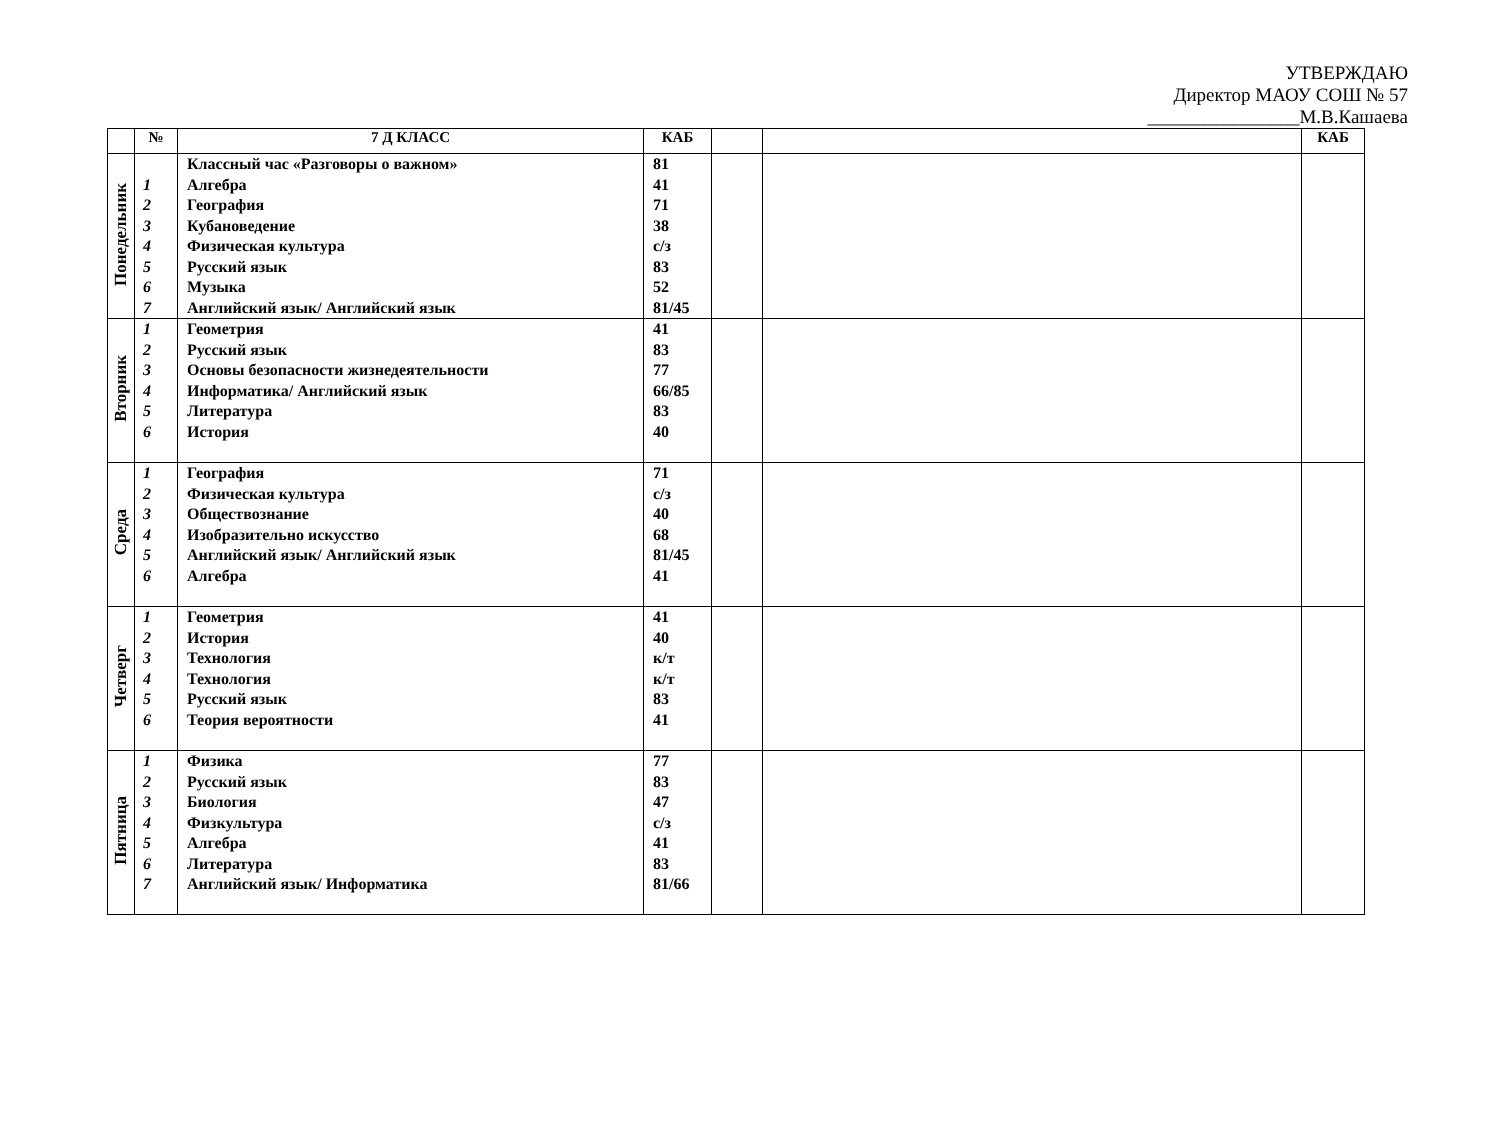УТВЕРЖДАЮ
Директор МАОУ СОШ № 57
________________М.В.Кашаева
| | № | 7 Д КЛАСС | КАБ | | | КАБ |
| --- | --- | --- | --- | --- | --- | --- |
| Понедельник | 1 2 3 4 5 6 7 | Классный час «Разговоры о важном» Алгебра География Кубановедение Физическая культура Русский язык Музыка Английский язык/ Английский язык | 81 41 71 38 с/з 83 52 81/45 | | | |
| Вторник | 1 2 3 4 5 6 | Геометрия Русский язык Основы безопасности жизнедеятельности Информатика/ Английский язык Литература История | 41 83 77 66/85 83 40 | | | |
| Среда | 1 2 3 4 5 6 | География Физическая культура Обществознание Изобразительно искусство Английский язык/ Английский язык Алгебра | 71 с/з 40 68 81/45 41 | | | |
| Четверг | 1 2 3 4 5 6 | Геометрия История Технология Технология Русский язык Теория вероятности | 41 40 к/т к/т 83 41 | | | |
| Пятница | 1 2 3 4 5 6 7 | Физика Русский язык Биология Физкультура Алгебра Литература Английский язык/ Информатика | 77 83 47 с/з 41 83 81/66 | | | |